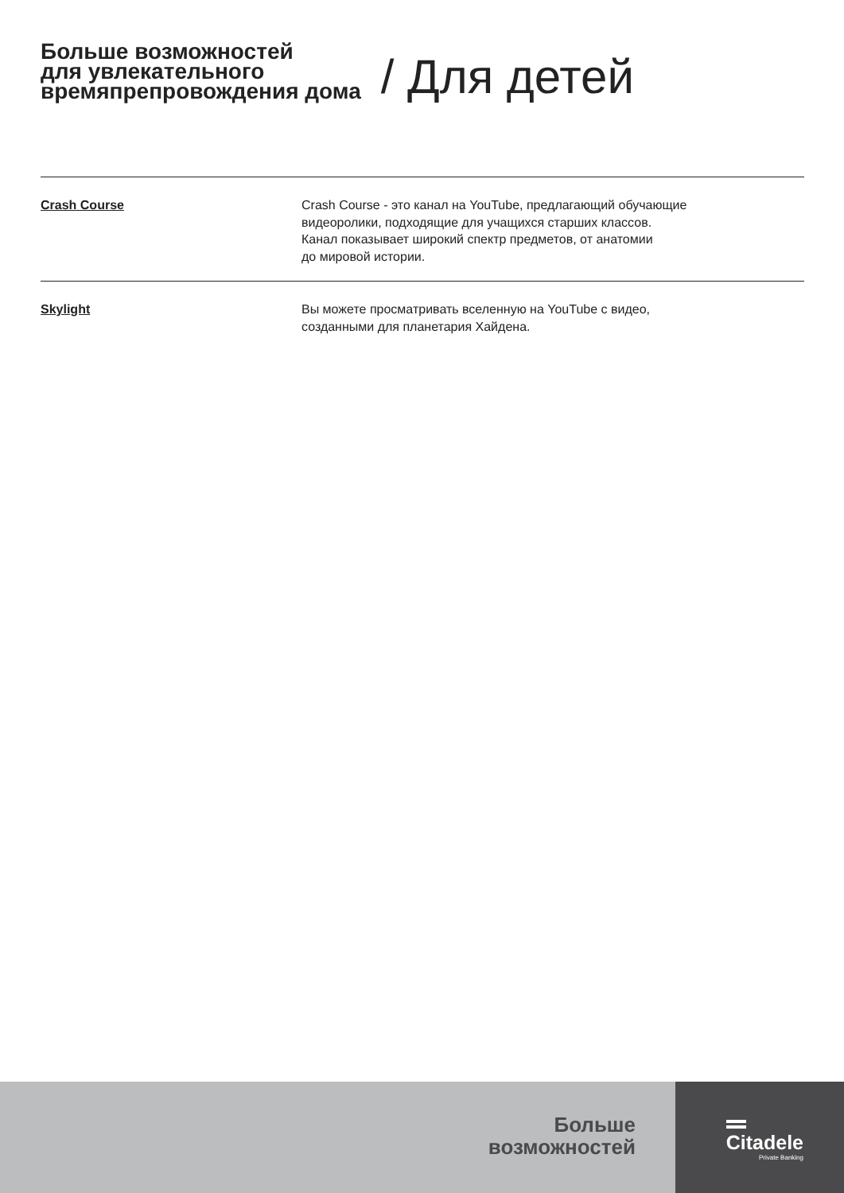Больше возможностей
для увлекательного
времяпрепровождения дома
/ Для детей
Crash Course Crash Course - это канал на YouTube, предлагающий обучающие
видеоролики, подходящие для учащихся старших классов.
Канал показывает широкий спектр предметов, от анатомии
до мировой истории.
Skylight Вы можете просматривать вселенную на YouTube с видео,
созданными для планетария Хайдена.
Больше
возможностей
Citadele
Private Banking